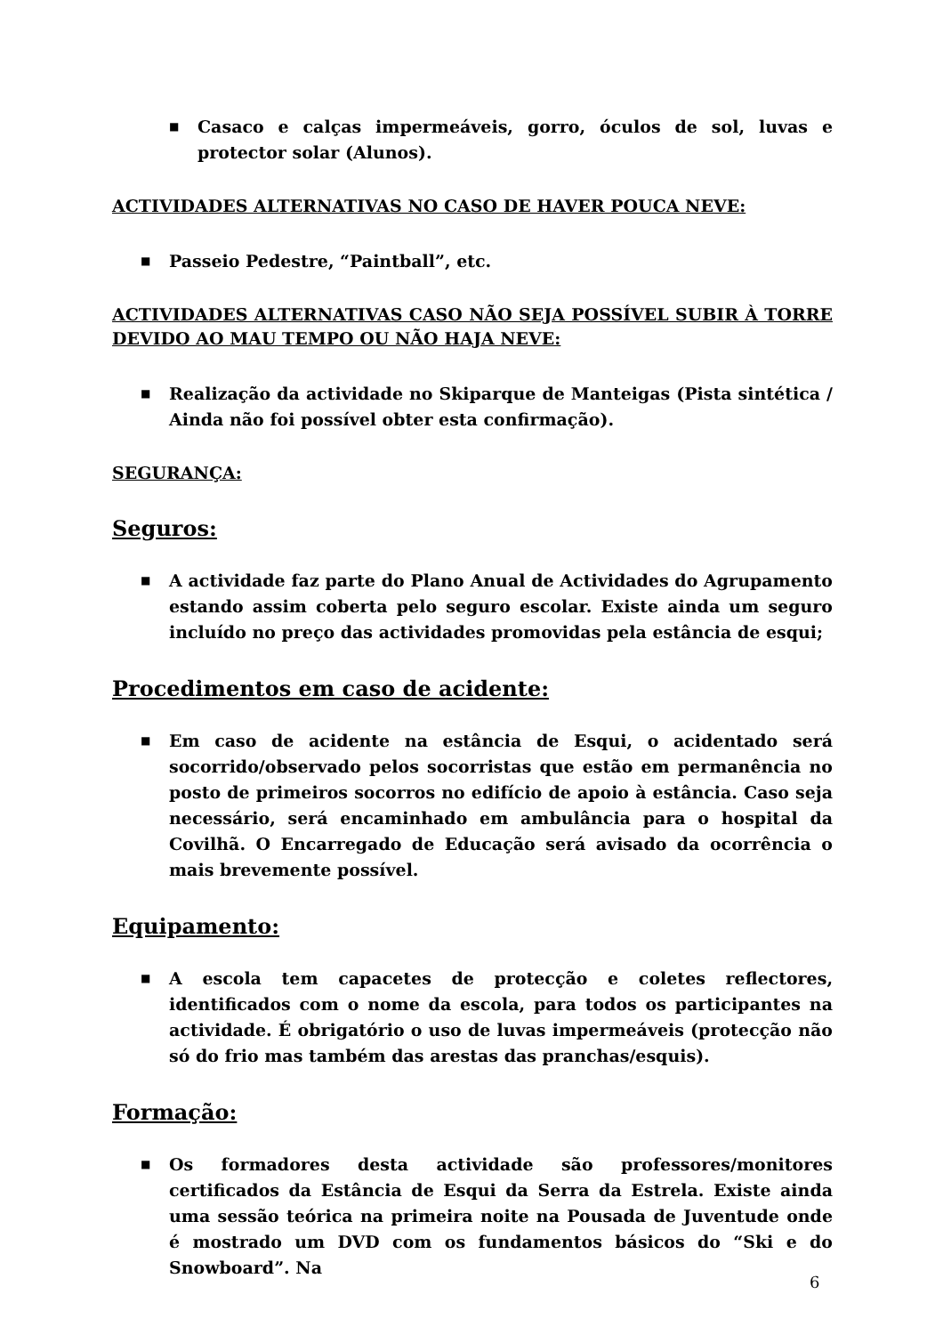■ Casaco e calças impermeáveis, gorro, óculos de sol, luvas e protector solar (Alunos).
ACTIVIDADES ALTERNATIVAS NO CASO DE HAVER POUCA NEVE:
■ Passeio Pedestre, “Paintball”, etc.
ACTIVIDADES ALTERNATIVAS CASO NÃO SEJA POSSÍVEL SUBIR À TORRE DEVIDO AO MAU TEMPO OU NÃO HAJA NEVE:
■ Realização da actividade no Skiparque de Manteigas (Pista sintética / Ainda não foi possível obter esta confirmação).
SEGURANÇA:
Seguros:
■ A actividade faz parte do Plano Anual de Actividades do Agrupamento estando assim coberta pelo seguro escolar. Existe ainda um seguro incluído no preço das actividades promovidas pela estância de esqui;
Procedimentos em caso de acidente:
■ Em caso de acidente na estância de Esqui, o acidentado será socorrido/observado pelos socorristas que estão em permanência no posto de primeiros socorros no edifício de apoio à estância. Caso seja necessário, será encaminhado em ambulância para o hospital da Covilhã. O Encarregado de Educação será avisado da ocorrência o mais brevemente possível.
Equipamento:
■ A escola tem capacetes de protecção e coletes reflectores, identificados com o nome da escola, para todos os participantes na actividade. É obrigatório o uso de luvas impermeáveis (protecção não só do frio mas também das arestas das pranchas/esquis).
Formação:
■ Os formadores desta actividade são professores/monitores certificados da Estância de Esqui da Serra da Estrela. Existe ainda uma sessão teórica na primeira noite na Pousada de Juventude onde é mostrado um DVD com os fundamentos básicos do “Ski e do Snowboard”. Na
6